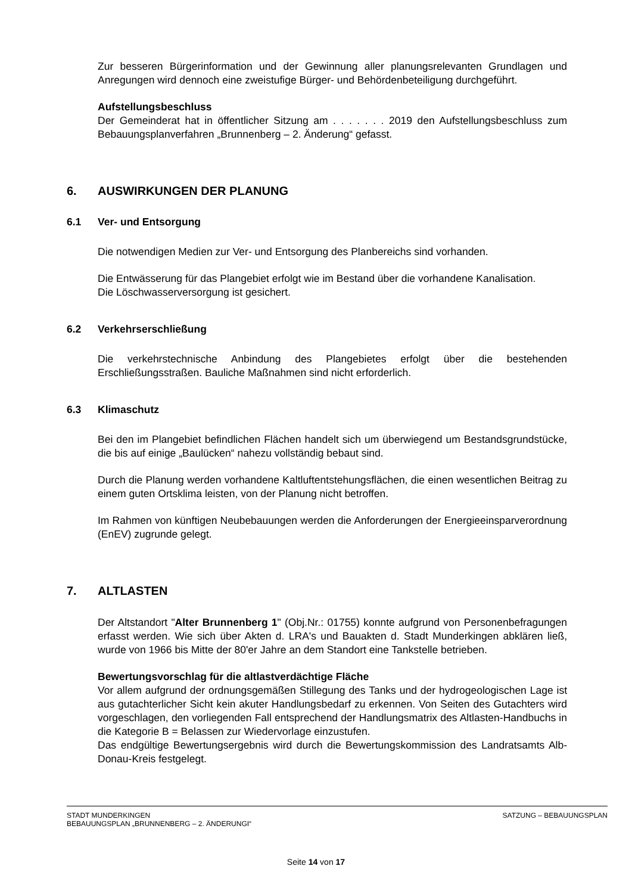Zur besseren Bürgerinformation und der Gewinnung aller planungsrelevanten Grundlagen und Anregungen wird dennoch eine zweistufige Bürger- und Behördenbeteiligung durchgeführt.
Aufstellungsbeschluss
Der Gemeinderat hat in öffentlicher Sitzung am . . . . . . . 2019 den Aufstellungsbeschluss zum Bebauungsplanverfahren „Brunnenberg – 2. Änderung“ gefasst.
6. AUSWIRKUNGEN DER PLANUNG
6.1 Ver- und Entsorgung
Die notwendigen Medien zur Ver- und Entsorgung des Planbereichs sind vorhanden.
Die Entwässerung für das Plangebiet erfolgt wie im Bestand über die vorhandene Kanalisation.
Die Löschwasserversorgung ist gesichert.
6.2 Verkehrserschließung
Die verkehrstechnische Anbindung des Plangebietes erfolgt über die bestehenden Erschließungsstraßen. Bauliche Maßnahmen sind nicht erforderlich.
6.3 Klimaschutz
Bei den im Plangebiet befindlichen Flächen handelt sich um überwiegend um Bestandsgrundstücke, die bis auf einige „Baulücken“ nahezu vollständig bebaut sind.
Durch die Planung werden vorhandene Kaltluftentstehungsflächen, die einen wesentlichen Beitrag zu einem guten Ortsklima leisten, von der Planung nicht betroffen.
Im Rahmen von künftigen Neubebauungen werden die Anforderungen der Energieeinsparverordnung (EnEV) zugrunde gelegt.
7. ALTLASTEN
Der Altstandort "Alter Brunnenberg 1" (Obj.Nr.: 01755) konnte aufgrund von Personenbefragungen erfasst werden. Wie sich über Akten d. LRA's und Bauakten d. Stadt Munderkingen abklären ließ, wurde von 1966 bis Mitte der 80'er Jahre an dem Standort eine Tankstelle betrieben.
Bewertungsvorschlag für die altlastverdächtige Fläche
Vor allem aufgrund der ordnungsgemäßen Stillegung des Tanks und der hydrogeologischen Lage ist aus gutachterlicher Sicht kein akuter Handlungsbedarf zu erkennen. Von Seiten des Gutachters wird vorgeschlagen, den vorliegenden Fall entsprechend der Handlungsmatrix des Altlasten-Handbuchs in die Kategorie B = Belassen zur Wiedervorlage einzustufen.
Das endgültige Bewertungsergebnis wird durch die Bewertungskommission des Landratsamts Alb-Donau-Kreis festgelegt.
STADT MUNDERKINGEN
BEBAUUNGSPLAN „BRUNNENBERG – 2. ÄNDERUNGI“
SATZUNG – BEBAUUNGSPLAN
Seite 14 von 17